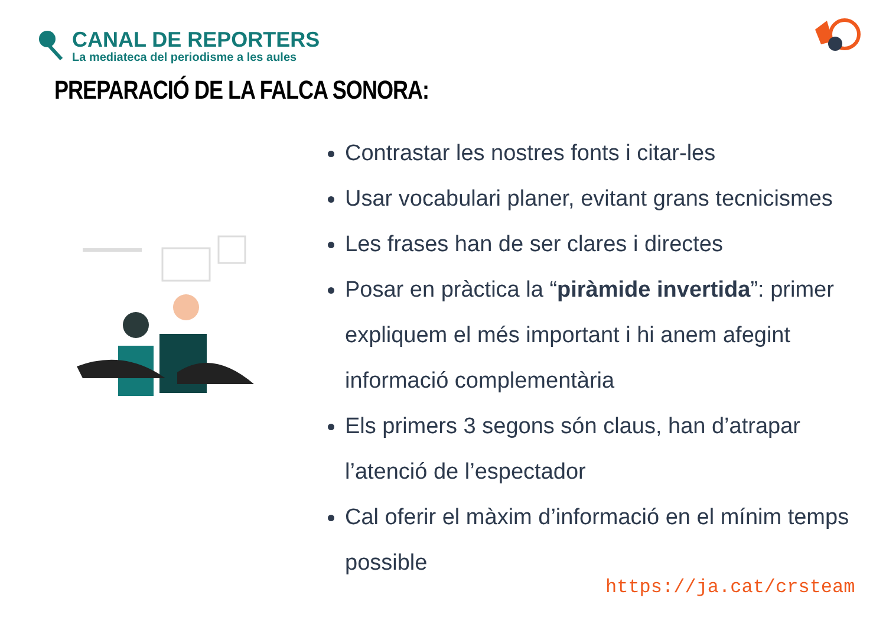CANAL DE REPORTERS
La mediateca del periodisme a les aules
PREPARACIÓ DE LA FALCA SONORA:
Contrastar les nostres fonts i citar-les
Usar vocabulari planer, evitant grans tecnicismes
Les frases han de ser clares i directes
Posar en pràctica la “piràmide invertida”: primer expliquem el més important i hi anem afegint informació complementària
Els primers 3 segons són claus, han d’atrapar l’atenció de l’espectador
Cal oferir el màxim d’informació en el mínim temps possible
https://ja.cat/crsteam